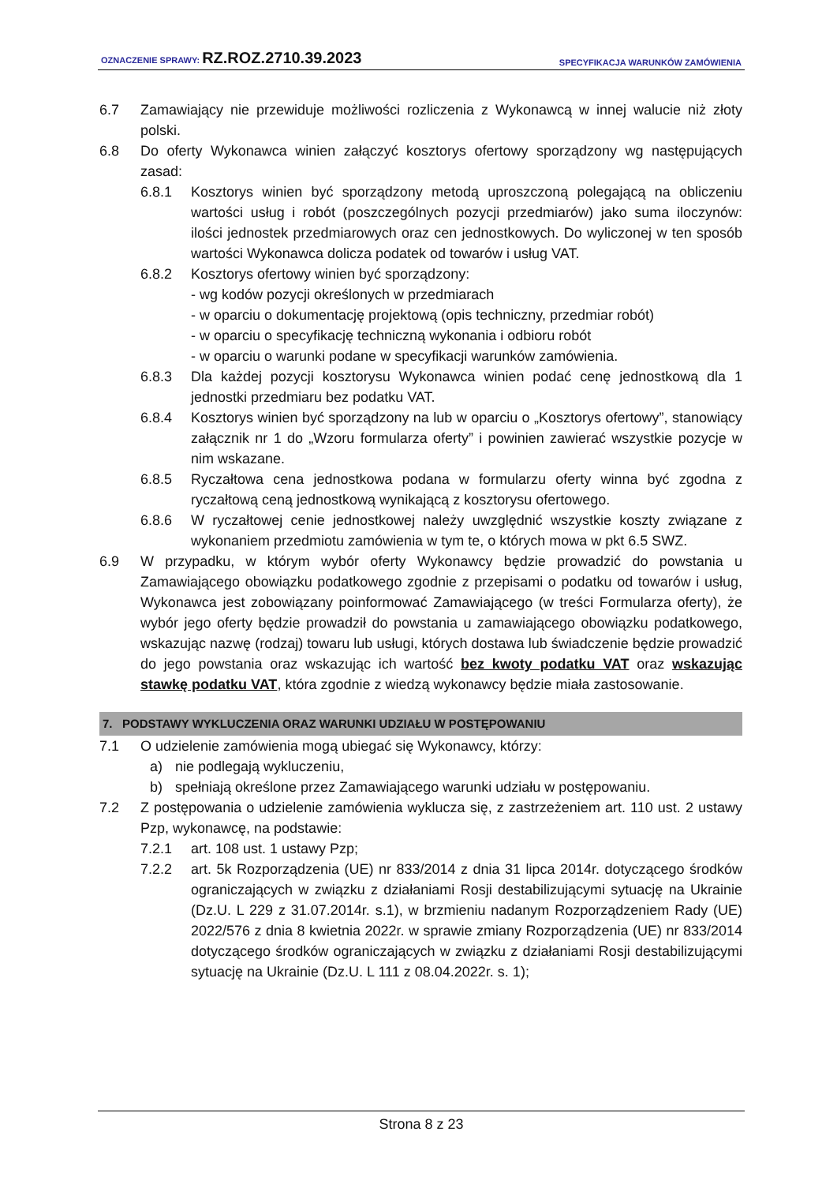OZNACZENIE SPRAWY: RZ.ROZ.2710.39.2023 SPECYFIKACJA WARUNKÓW ZAMÓWIENIA
6.7 Zamawiający nie przewiduje możliwości rozliczenia z Wykonawcą w innej walucie niż złoty polski.
6.8 Do oferty Wykonawca winien załączyć kosztorys ofertowy sporządzony wg następujących zasad:
6.8.1 Kosztorys winien być sporządzony metodą uproszczoną polegającą na obliczeniu wartości usług i robót (poszczególnych pozycji przedmiarów) jako suma iloczynów: ilości jednostek przedmiarowych oraz cen jednostkowych. Do wyliczonej w ten sposób wartości Wykonawca dolicza podatek od towarów i usług VAT.
6.8.2 Kosztorys ofertowy winien być sporządzony:
- wg kodów pozycji określonych w przedmiarach
- w oparciu o dokumentację projektową (opis techniczny, przedmiar robót)
- w oparciu o specyfikację techniczną wykonania i odbioru robót
- w oparciu o warunki podane w specyfikacji warunków zamówienia.
6.8.3 Dla każdej pozycji kosztorysu Wykonawca winien podać cenę jednostkową dla 1 jednostki przedmiaru bez podatku VAT.
6.8.4 Kosztorys winien być sporządzony na lub w oparciu o „Kosztorys ofertowy”, stanowiący załącznik nr 1 do „Wzoru formularza oferty” i powinien zawierać wszystkie pozycje w nim wskazane.
6.8.5 Ryczałtowa cena jednostkowa podana w formularzu oferty winna być zgodna z ryczałtową ceną jednostkową wynikającą z kosztorysu ofertowego.
6.8.6 W ryczałtowej cenie jednostkowej należy uwzględnić wszystkie koszty związane z wykonaniem przedmiotu zamówienia w tym te, o których mowa w pkt 6.5 SWZ.
6.9 W przypadku, w którym wybór oferty Wykonawcy będzie prowadzić do powstania u Zamawiającego obowiązku podatkowego zgodnie z przepisami o podatku od towarów i usług, Wykonawca jest zobowiązany poinformować Zamawiającego (w treści Formularza oferty), że wybór jego oferty będzie prowadził do powstania u zamawiającego obowiązku podatkowego, wskazując nazwę (rodzaj) towaru lub usługi, których dostawa lub świadczenie będzie prowadzić do jego powstania oraz wskazując ich wartość bez kwoty podatku VAT oraz wskazując stawkę podatku VAT, która zgodnie z wiedzą wykonawcy będzie miała zastosowanie.
7. PODSTAWY WYKLUCZENIA ORAZ WARUNKI UDZIAŁU W POSTĘPOWANIU
7.1 O udzielenie zamówienia mogą ubiegać się Wykonawcy, którzy:
a) nie podlegają wykluczeniu,
b) spełniają określone przez Zamawiającego warunki udziału w postępowaniu.
7.2 Z postępowania o udzielenie zamówienia wyklucza się, z zastrzeżeniem art. 110 ust. 2 ustawy Pzp, wykonawcę, na podstawie:
7.2.1 art. 108 ust. 1 ustawy Pzp;
7.2.2 art. 5k Rozporządzenia (UE) nr 833/2014 z dnia 31 lipca 2014r. dotyczącego środków ograniczających w związku z działaniami Rosji destabilizującymi sytuację na Ukrainie (Dz.U. L 229 z 31.07.2014r. s.1), w brzmieniu nadanym Rozporządzeniem Rady (UE) 2022/576 z dnia 8 kwietnia 2022r. w sprawie zmiany Rozporządzenia (UE) nr 833/2014 dotyczącego środków ograniczających w związku z działaniami Rosji destabilizującymi sytuację na Ukrainie (Dz.U. L 111 z 08.04.2022r. s. 1);
Strona 8 z 23